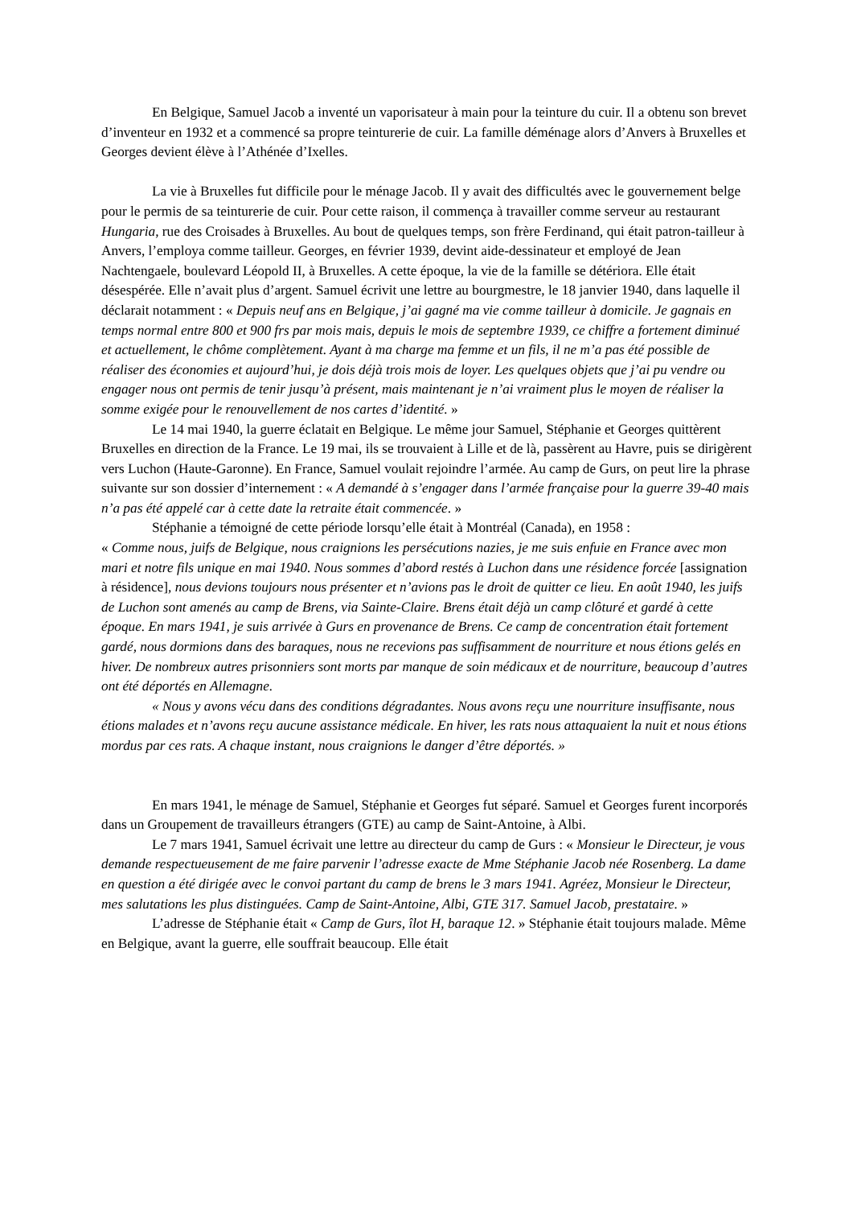En Belgique, Samuel Jacob a inventé un vaporisateur à main pour la teinture du cuir. Il a obtenu son brevet d’inventeur en 1932 et a commencé sa propre teinturerie de cuir. La famille déménage alors d’Anvers à Bruxelles et Georges devient élève à l’Athénée d’Ixelles.
La vie à Bruxelles fut difficile pour le ménage Jacob. Il y avait des difficultés avec le gouvernement belge pour le permis de sa teinturerie de cuir. Pour cette raison, il commença à travailler comme serveur au restaurant Hungaria, rue des Croisades à Bruxelles. Au bout de quelques temps, son frère Ferdinand, qui était patron-tailleur à Anvers, l’employa comme tailleur. Georges, en février 1939, devint aide-dessinateur et employé de Jean Nachtengaele, boulevard Léopold II, à Bruxelles. A cette époque, la vie de la famille se détériora. Elle était désespérée. Elle n’avait plus d’argent. Samuel écrivit une lettre au bourgmestre, le 18 janvier 1940, dans laquelle il déclarait notamment : « Depuis neuf ans en Belgique, j’ai gagné ma vie comme tailleur à domicile. Je gagnais en temps normal entre 800 et 900 frs par mois mais, depuis le mois de septembre 1939, ce chiffre a fortement diminué et actuellement, le chôme complètement. Ayant à ma charge ma femme et un fils, il ne m’a pas été possible de réaliser des économies et aujourd’hui, je dois déjà trois mois de loyer. Les quelques objets que j’ai pu vendre ou engager nous ont permis de tenir jusqu’à présent, mais maintenant je n’ai vraiment plus le moyen de réaliser la somme exigée pour le renouvellement de nos cartes d’identité. »
Le 14 mai 1940, la guerre éclatait en Belgique. Le même jour Samuel, Stéphanie et Georges quittèrent Bruxelles en direction de la France. Le 19 mai, ils se trouvaient à Lille et de là, passèrent au Havre, puis se dirigèrent vers Luchon (Haute-Garonne). En France, Samuel voulait rejoindre l’armée. Au camp de Gurs, on peut lire la phrase suivante sur son dossier d’internement : « A demandé à s’engager dans l’armée française pour la guerre 39-40 mais n’a pas été appelé car à cette date la retraite était commencée. »
Stéphanie a témoigné de cette période lorsqu’elle était à Montréal (Canada), en 1958 :
« Comme nous, juifs de Belgique, nous craignions les persécutions nazies, je me suis enfuie en France avec mon mari et notre fils unique en mai 1940. Nous sommes d’abord restés à Luchon dans une résidence forcée [assignation à résidence], nous devions toujours nous présenter et n’avions pas le droit de quitter ce lieu. En août 1940, les juifs de Luchon sont amenés au camp de Brens, via Sainte-Claire. Brens était déjà un camp clôturé et gardé à cette époque. En mars 1941, je suis arrivée à Gurs en provenance de Brens. Ce camp de concentration était fortement gardé, nous dormions dans des baraques, nous ne recevions pas suffisamment de nourriture et nous étions gelés en hiver. De nombreux autres prisonniers sont morts par manque de soin médicaux et de nourriture, beaucoup d’autres ont été déportés en Allemagne.
« Nous y avons vécu dans des conditions dégradantes. Nous avons reçu une nourriture insuffisante, nous étions malades et n’avons reçu aucune assistance médicale. En hiver, les rats nous attaquaient la nuit et nous étions mordus par ces rats. A chaque instant, nous craignions le danger d’être déportés. »
En mars 1941, le ménage de Samuel, Stéphanie et Georges fut séparé. Samuel et Georges furent incorporés dans un Groupement de travailleurs étrangers (GTE) au camp de Saint-Antoine, à Albi.
Le 7 mars 1941, Samuel écrivait une lettre au directeur du camp de Gurs : « Monsieur le Directeur, je vous demande respectueusement de me faire parvenir l’adresse exacte de Mme Stéphanie Jacob née Rosenberg. La dame en question a été dirigée avec le convoi partant du camp de brens le 3 mars 1941. Agréez, Monsieur le Directeur, mes salutations les plus distinguées. Camp de Saint-Antoine, Albi, GTE 317. Samuel Jacob, prestataire. »
L’adresse de Stéphanie était « Camp de Gurs, îlot H, baraque 12. » Stéphanie était toujours malade. Même en Belgique, avant la guerre, elle souffrait beaucoup. Elle était